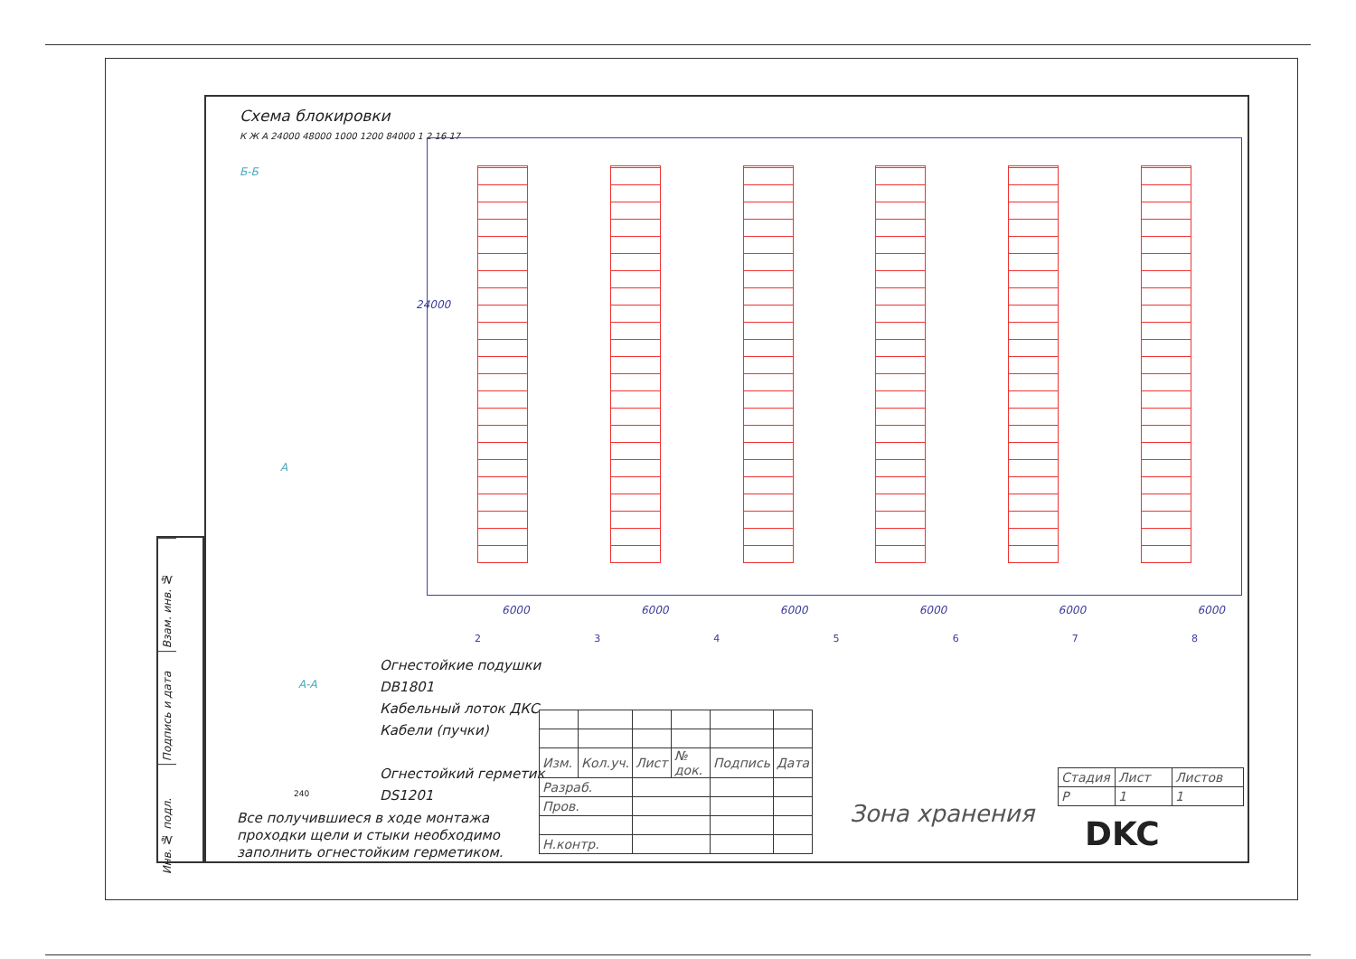Взам. инв. №
Подпись и дата
Инв. № подл.
Схема блокировки
К Ж А 24000 48000 1000 1200 84000 1 2 16 17
Б-Б
А
24000
6000 6000 6000 6000 6000 6000
2 3 4 5 6 7 8
Огнестойкие подушки
DB1801
Кабельный лоток ДКС
Кабели (пучки)
Огнестойкий герметик
DS1201
А-А
240
Все получившиеся в ходе монтажа
проходки щели и стыки необходимо
заполнить огнестойким герметиком.
| Изм. | Кол.уч. | Лист | № док. | Подпись | Дата |
| Разраб. | | | | | |
| Пров. | | | | | |
| Н.контр. | | | | | |
| Стадия | Лист | Листов |
| Р | 1 | 1 |
Зона хранения
DKC